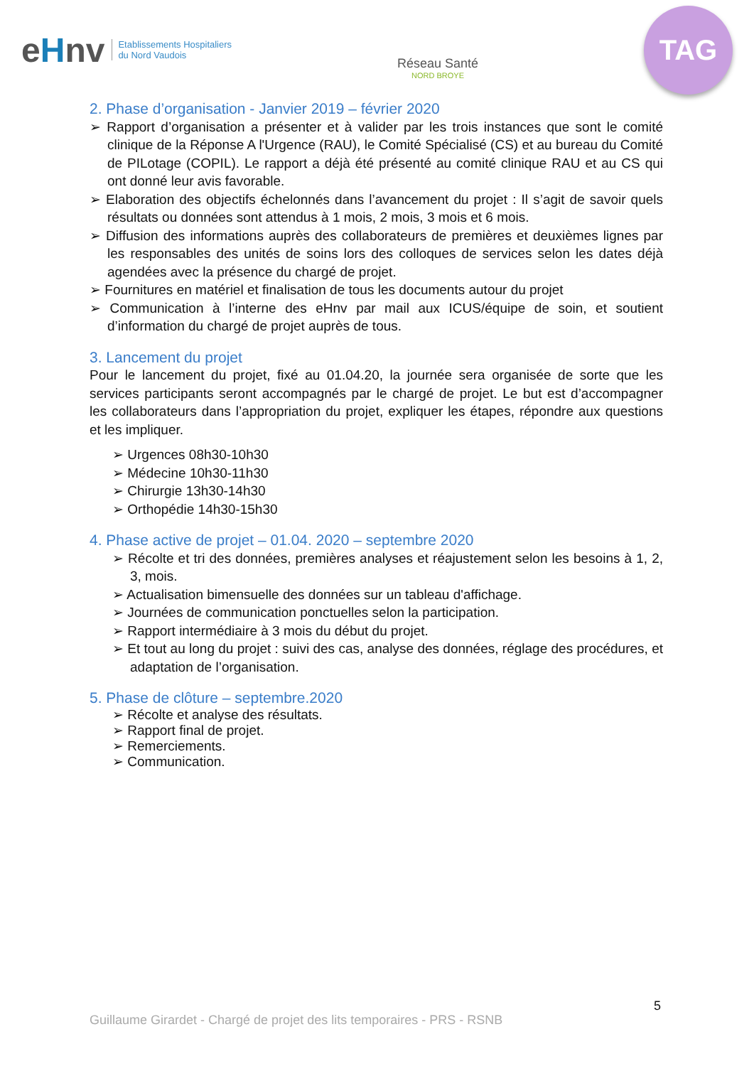eHnv
Etablissements Hospitaliers
du Nord Vaudois
Réseau Santé
NORD BROYE
TAG
2. Phase d’organisation - Janvier 2019 – février 2020
➢ Rapport d’organisation a présenter et à valider par les trois instances que sont le comité clinique de la Réponse A l'Urgence (RAU), le Comité Spécialisé (CS) et au bureau du Comité de PILotage (COPIL). Le rapport a déjà été présenté au comité clinique RAU et au CS qui ont donné leur avis favorable.
➢ Elaboration des objectifs échelonnés dans l’avancement du projet : Il s’agit de savoir quels résultats ou données sont attendus à 1 mois, 2 mois, 3 mois et 6 mois.
➢ Diffusion des informations auprès des collaborateurs de premières et deuxièmes lignes par les responsables des unités de soins lors des colloques de services selon les dates déjà agendées avec la présence du chargé de projet.
➢ Fournitures en matériel et finalisation de tous les documents autour du projet
➢ Communication à l’interne des eHnv par mail aux ICUS/équipe de soin, et soutient d’information du chargé de projet auprès de tous.
3. Lancement du projet
Pour le lancement du projet, fixé au 01.04.20, la journée sera organisée de sorte que les services participants seront accompagnés par le chargé de projet. Le but est d’accompagner les collaborateurs dans l’appropriation du projet, expliquer les étapes, répondre aux questions et les impliquer.
➢ Urgences 08h30-10h30
➢ Médecine 10h30-11h30
➢ Chirurgie 13h30-14h30
➢ Orthopédie 14h30-15h30
4. Phase active de projet – 01.04. 2020 – septembre 2020
➢ Récolte et tri des données, premières analyses et réajustement selon les besoins à 1, 2, 3, mois.
➢ Actualisation bimensuelle des données sur un tableau d'affichage.
➢ Journées de communication ponctuelles selon la participation.
➢ Rapport intermédiaire à 3 mois du début du projet.
➢ Et tout au long du projet : suivi des cas, analyse des données, réglage des procédures, et adaptation de l’organisation.
5. Phase de clôture – septembre.2020
➢ Récolte et analyse des résultats.
➢ Rapport final de projet.
➢ Remerciements.
➢ Communication.
5
Guillaume Girardet - Chargé de projet des lits temporaires - PRS - RSNB